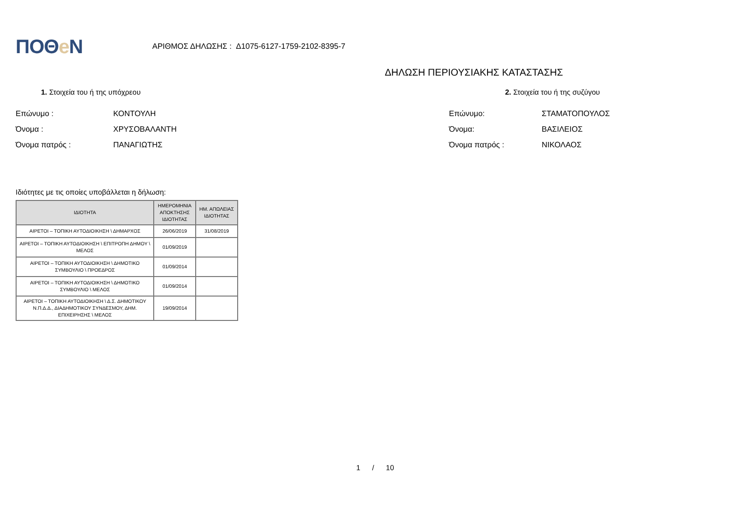ΠΟΘe Ν
ΑΡΙΘΜΟΣ ΔΗΛΩΣΗΣ : Δ1075-6127-1759-2102-8395-7
ΔΗΛΩΣΗ ΠΕΡΙΟΥΣΙΑΚΗΣ ΚΑΤΑΣΤΑΣΗΣ
1. Στοιχεία του ή της υπόχρεου
Επώνυμο : ΚΟΝΤΟΥΛΗ
Όνομα : ΧΡΥΣΟΒΑΛΑΝΤΗ
Όνομα πατρός : ΠΑΝΑΓΙΩΤΗΣ
2. Στοιχεία του ή της συζύγου
Επώνυμο: ΣΤΑΜΑΤΟΠΟΥΛΟΣ
Όνομα: ΒΑΣΙΛΕΙΟΣ
Όνομα πατρός : ΝΙΚΟΛΑΟΣ
Ιδιότητες με τις οποίες υποβάλλεται η δήλωση:
| ΙΔΙΟΤΗΤΑ | ΗΜΕΡΟΜΗΝΙΑ ΑΠΟΚΤΗΣΗΣ ΙΔΙΟΤΗΤΑΣ | ΗΜ. ΑΠΩΛΕΙΑΣ ΙΔΙΟΤΗΤΑΣ |
| --- | --- | --- |
| ΑΙΡΕΤΟΙ – ΤΟΠΙΚΗ ΑΥΤΟΔΙΟΙΚΗΣΗ \ ΔΗΜΑΡΧΟΣ | 26/06/2019 | 31/08/2019 |
| ΑΙΡΕΤΟΙ – ΤΟΠΙΚΗ ΑΥΤΟΔΙΟΙΚΗΣΗ \ ΕΠΙΤΡΟΠΗ ΔΗΜΟΥ \ ΜΕΛΟΣ | 01/09/2019 | |
| ΑΙΡΕΤΟΙ – ΤΟΠΙΚΗ ΑΥΤΟΔΙΟΙΚΗΣΗ \ ΔΗΜΟΤΙΚΟ ΣΥΜΒΟΥΛΙΟ \ ΠΡΟΕΔΡΟΣ | 01/09/2014 | |
| ΑΙΡΕΤΟΙ – ΤΟΠΙΚΗ ΑΥΤΟΔΙΟΙΚΗΣΗ \ ΔΗΜΟΤΙΚΟ ΣΥΜΒΟΥΛΙΟ \ ΜΕΛΟΣ | 01/09/2014 | |
| ΑΙΡΕΤΟΙ – ΤΟΠΙΚΗ ΑΥΤΟΔΙΟΙΚΗΣΗ \ Δ.Σ. ΔΗΜΟΤΙΚΟΥ Ν.Π.Δ.Δ., ΔΙΑΔΗΜΟΤΙΚΟΥ ΣΥΝΔΕΣΜΟΥ, ΔΗΜ. ΕΠΙΧΕΙΡΗΣΗΣ \ ΜΕΛΟΣ | 19/09/2014 | |
1 / 10